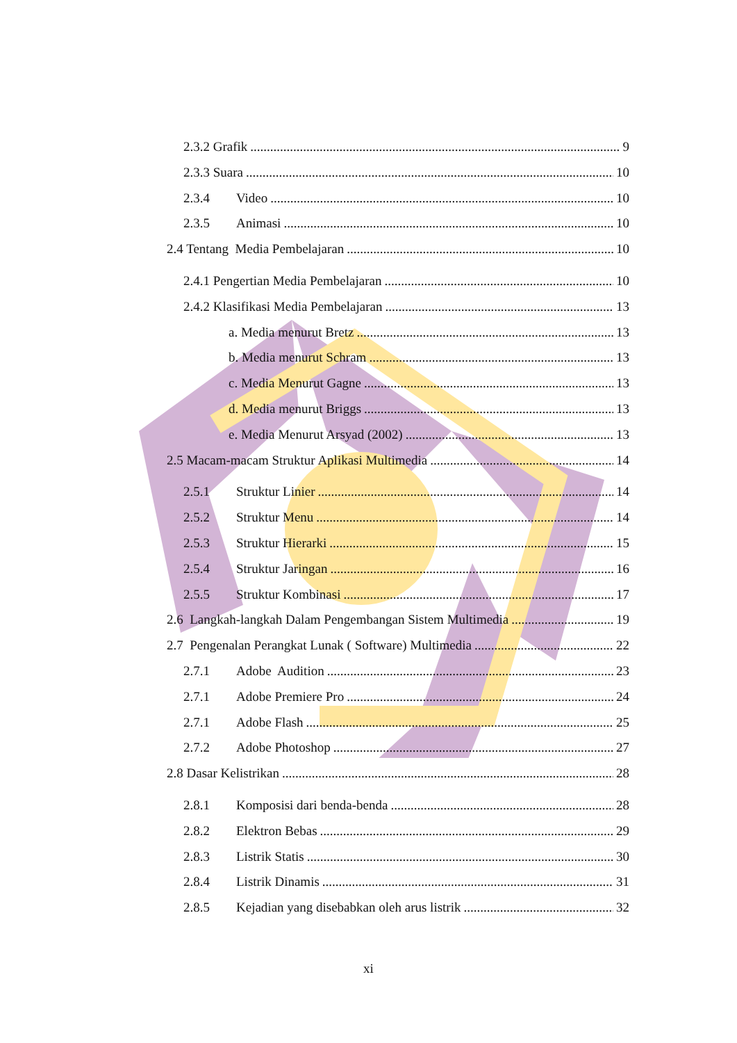2.3.2 Grafik 9
2.3.3 Suara 10
2.3.4 Video 10
2.3.5 Animasi 10
2.4 Tentang Media Pembelajaran 10
2.4.1 Pengertian Media Pembelajaran 10
2.4.2 Klasifikasi Media Pembelajaran 13
a. Media menurut Bretz 13
b. Media menurut Schram 13
c. Media Menurut Gagne 13
d. Media menurut Briggs 13
e. Media Menurut Arsyad (2002) 13
2.5 Macam-macam Struktur Aplikasi Multimedia 14
2.5.1 Struktur Linier 14
2.5.2 Struktur Menu 14
2.5.3 Struktur Hierarki 15
2.5.4 Struktur Jaringan 16
2.5.5 Struktur Kombinasi 17
2.6 Langkah-langkah Dalam Pengembangan Sistem Multimedia 19
2.7 Pengenalan Perangkat Lunak ( Software) Multimedia 22
2.7.1 Adobe Audition 23
2.7.1 Adobe Premiere Pro 24
2.7.1 Adobe Flash 25
2.7.2 Adobe Photoshop 27
2.8 Dasar Kelistrikan 28
2.8.1 Komposisi dari benda-benda 28
2.8.2 Elektron Bebas 29
2.8.3 Listrik Statis 30
2.8.4 Listrik Dinamis 31
2.8.5 Kejadian yang disebabkan oleh arus listrik 32
xi